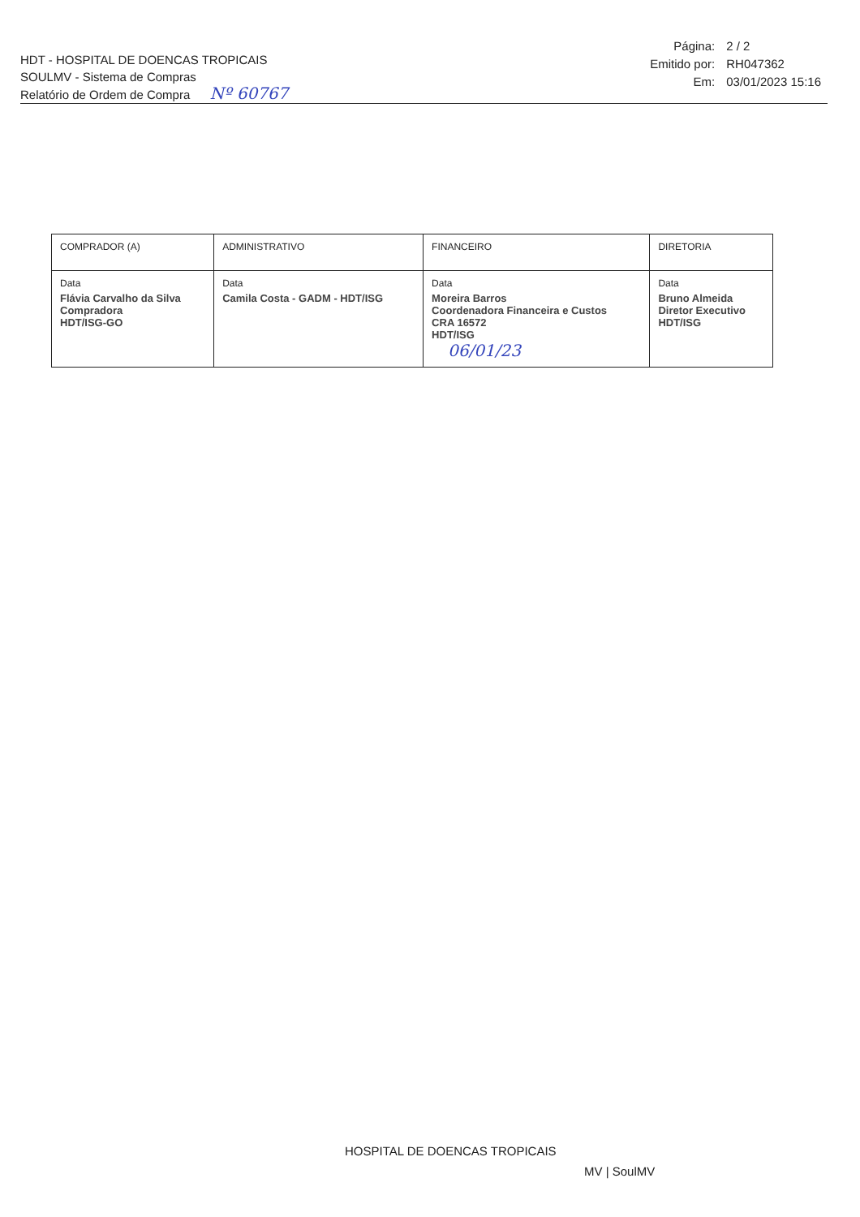HDT - HOSPITAL DE DOENCAS TROPICAIS
SOULMV - Sistema de Compras
Relatório de Ordem de Compra Nº 60767
| Página: | 2 / 2 |
| Emitido por: | RH047362 |
| Em: | 03/01/2023 15:16 |
| COMPRADOR (A) | ADMINISTRATIVO | FINANCEIRO | DIRETORIA |
| Data Flávia Carvalho da Silva Compradora HDT/ISG-GO | Data Camila Costa - GADM - HDT/ISG | Data Moreira Barros Coordenadora Financeira e Custos CRA 16572 HDT/ISG 06/01/23 | Data Bruno Almeida Diretor Executivo HDT/ISG |
HOSPITAL DE DOENCAS TROPICAIS
MV | SoulMV